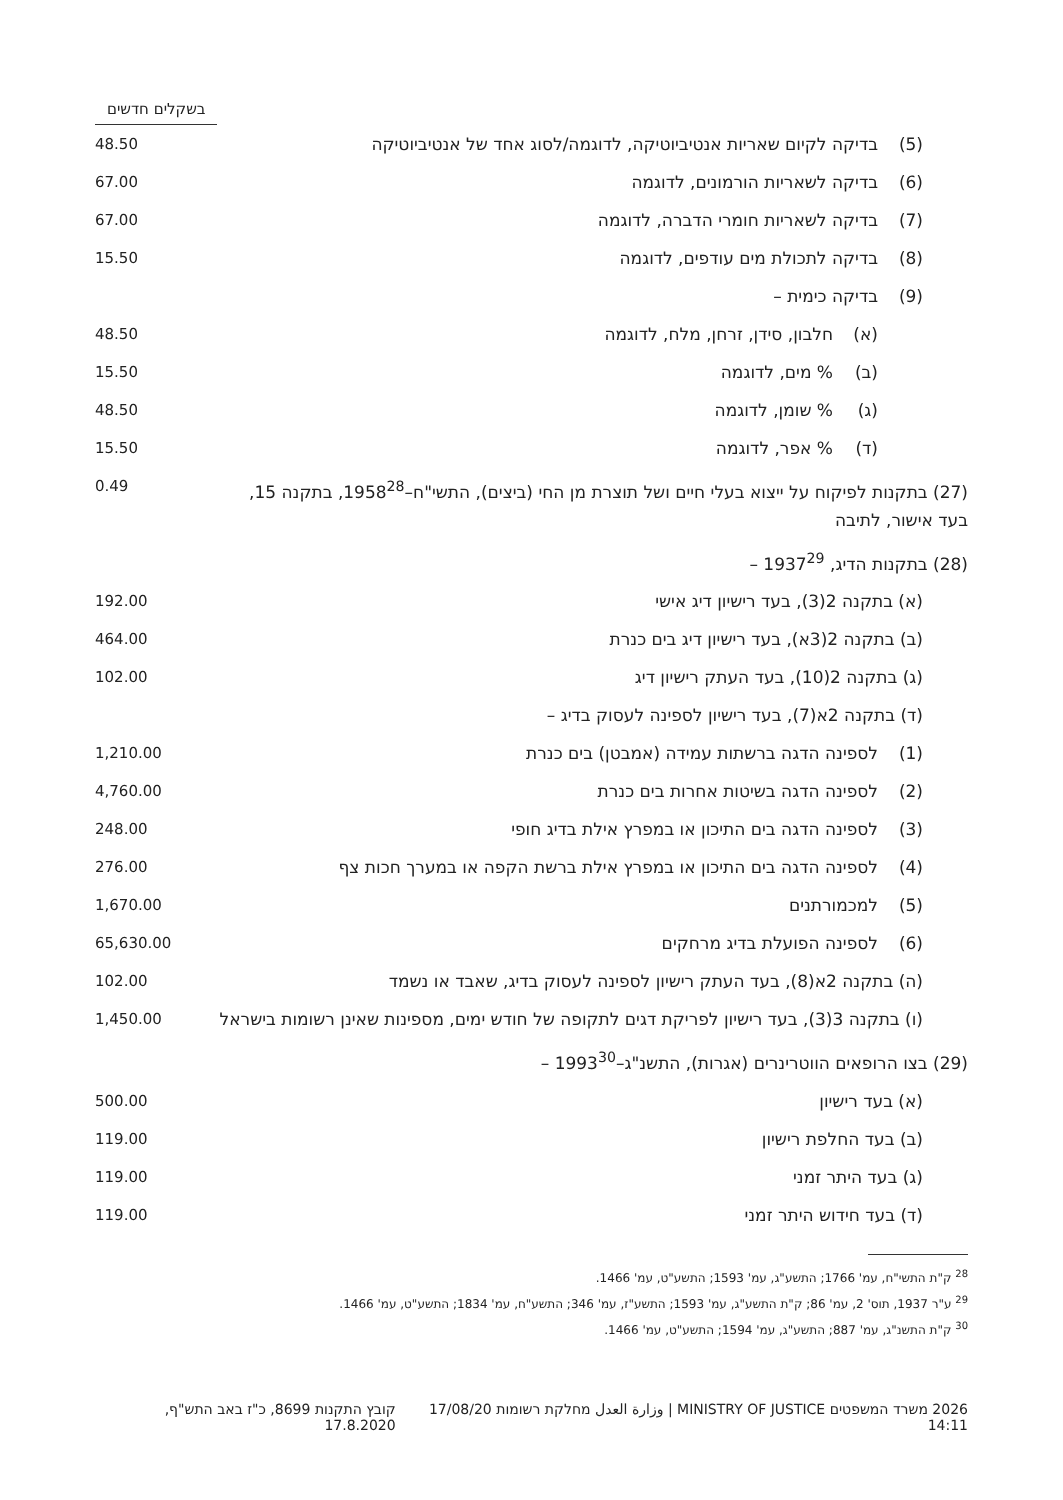בשקלים חדשים
| | (5) | בדיקה לקיום שאריות אנטיביוטיקה, לדוגמה/לסוג אחד של אנטיביוטיקה | | 48.50 |
| | (6) | בדיקה לשאריות הורמונים, לדוגמה | | 67.00 |
| | (7) | בדיקה לשאריות חומרי הדברה, לדוגמה | | 67.00 |
| | (8) | בדיקה לתכולת מים עודפים, לדוגמה | | 15.50 |
| | (9) | בדיקה כימית – | | |
| | | (א) | חלבון, סידן, זרחן, מלח, לדוגמה | 48.50 |
| | | (ב) | % מים, לדוגמה | 15.50 |
| | | (ג) | % שומן, לדוגמה | 48.50 |
| | | (ד) | % אפר, לדוגמה | 15.50 |
| (27) בתקנות לפיקוח על ייצוא בעלי חיים ושל תוצרת מן החי (ביצים), התשי"ח–1958<sup>28</sup>, בתקנה 15, בעד אישור, לתיבה | | | | 0.49 |
| (28) בתקנות הדיג, 1937<sup>29</sup> – | | | | |
| | (א) בתקנה 2(3), בעד רישיון דיג אישי | | | 192.00 |
| | (ב) בתקנה 2(3א), בעד רישיון דיג בים כנרת | | | 464.00 |
| | (ג) בתקנה 2(10), בעד העתק רישיון דיג | | | 102.00 |
| | (ד) בתקנה 2א(7), בעד רישיון לספינה לעסוק בדיג – | | | |
| | (1) | לספינה הדגה ברשתות עמידה (אמבטן) בים כנרת | | 1,210.00 |
| | (2) | לספינה הדגה בשיטות אחרות בים כנרת | | 4,760.00 |
| | (3) | לספינה הדגה בים התיכון או במפרץ אילת בדיג חופי | | 248.00 |
| | (4) | לספינה הדגה בים התיכון או במפרץ אילת ברשת הקפה או במערך חכות צף | | 276.00 |
| | (5) | למכמורתנים | | 1,670.00 |
| | (6) | לספינה הפועלת בדיג מרחקים | | 65,630.00 |
| | (ה) בתקנה 2א(8), בעד העתק רישיון לספינה לעסוק בדיג, שאבד או נשמד | | | 102.00 |
| | (ו) בתקנה 3(3), בעד רישיון לפריקת דגים לתקופה של חודש ימים, מספינות שאינן רשומות בישראל | | | 1,450.00 |
| (29) בצו הרופאים הווטרינרים (אגרות), התשנ"ג–1993<sup>30</sup> – | | | | |
| | (א) בעד רישיון | | | 500.00 |
| | (ב) בעד החלפת רישיון | | | 119.00 |
| | (ג) בעד היתר זמני | | | 119.00 |
| | (ד) בעד חידוש היתר זמני | | | 119.00 |
<sup>28</sup> ק"ת התשי"ח, עמ' 1766; התשע"ג, עמ' 1593; התשע"ט, עמ' 1466.
<sup>29</sup> ע"ר 1937, תוס' 2, עמ' 86; ק"ת התשע"ג, עמ' 1593; התשע"ז, עמ' 346; התשע"ח, עמ' 1834; התשע"ט, עמ' 1466.
<sup>30</sup> ק"ת התשנ"ג, עמ' 887; התשע"ג, עמ' 1594; התשע"ט, עמ' 1466.
2026 משרד המשפטים MINISTRY OF JUSTICE | وزارة العدل מחלקת רשומות 17/08/20 14:11
קובץ התקנות 8699, כ"ז באב התש"ף, 17.8.2020